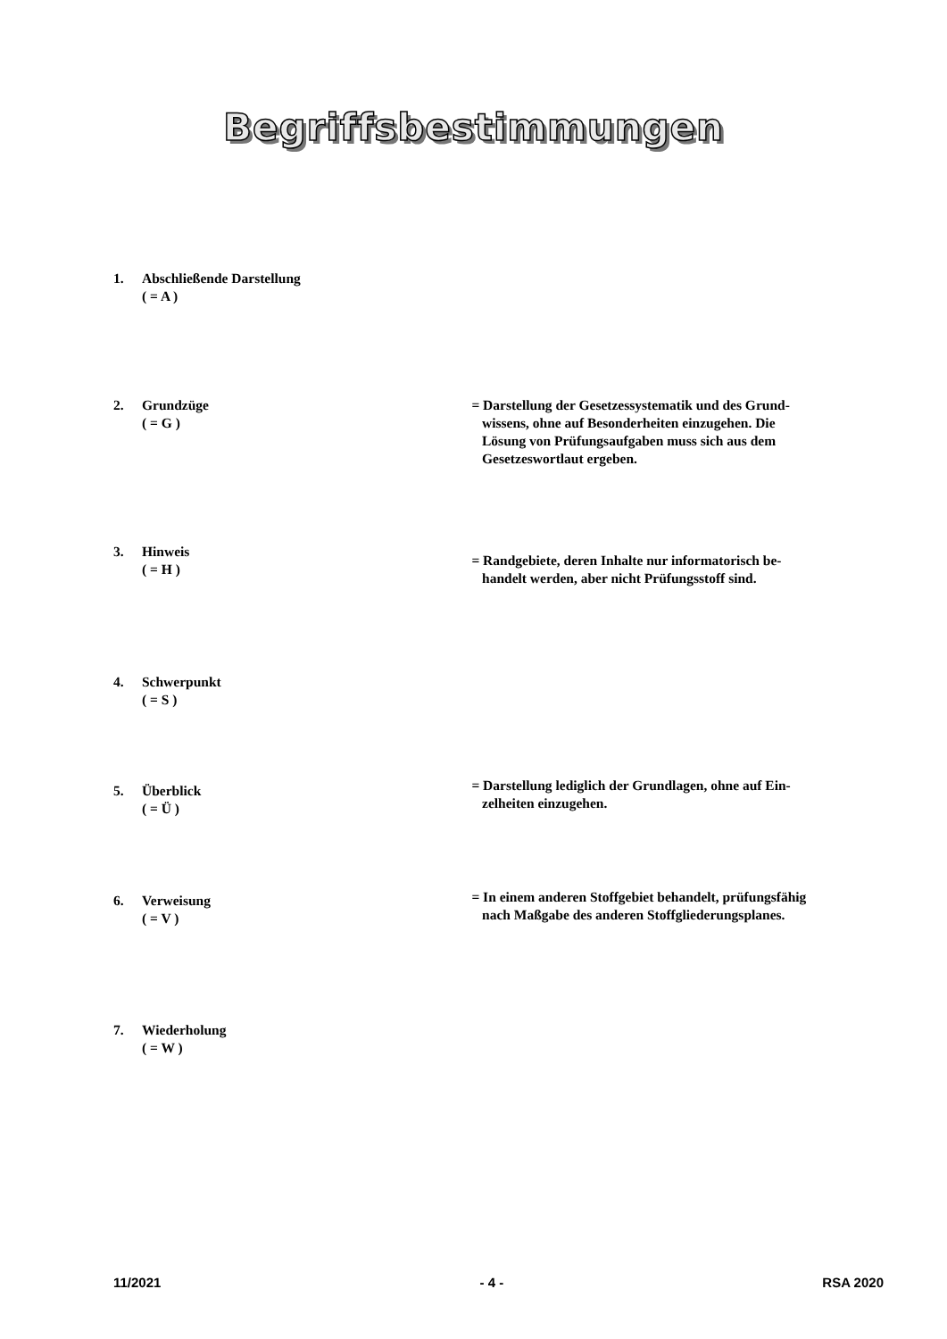Begriffsbestimmungen
1. Abschließende Darstellung
( = A )
2. Grundzüge
( = G )
= Darstellung der Gesetzessystematik und des Grund-
wissens, ohne auf Besonderheiten einzugehen. Die
Lösung von Prüfungsaufgaben muss sich aus dem
Gesetzeswortlaut ergeben.
3. Hinweis
( = H )
= Randgebiete, deren Inhalte nur informatorisch be-
handelt werden, aber nicht Prüfungsstoff sind.
4. Schwerpunkt
( = S )
5. Überblick
( = Ü )
= Darstellung lediglich der Grundlagen, ohne auf Ein-
zelheiten einzugehen.
6. Verweisung
( = V )
= In einem anderen Stoffgebiet behandelt, prüfungsfähig
nach Maßgabe des anderen Stoffgliederungsplanes.
7. Wiederholung
( = W )
11/2021 - 4 - RSA 2020